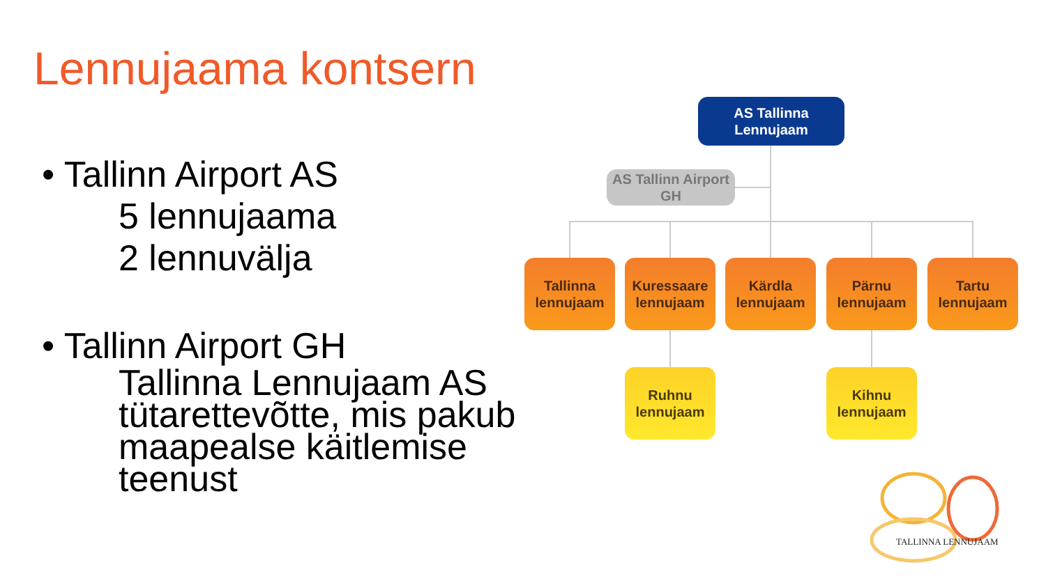Lennujaama kontsern
• Tallinn Airport AS
5 lennujaama
2 lennuvälja
• Tallinn Airport GH
Tallinna Lennujaam AS tütarettevõtte, mis pakub maapealse käitlemise teenust
AS Tallinna Lennujaam
AS Tallinn Airport GH
Tallinna
lennujaam
Kuressaare
lennujaam
Kärdla
lennujaam
Pärnu
lennujaam
Tartu
lennujaam
Ruhnu
lennujaam
Kihnu
lennujaam
TALLINNA LENNUJAAM